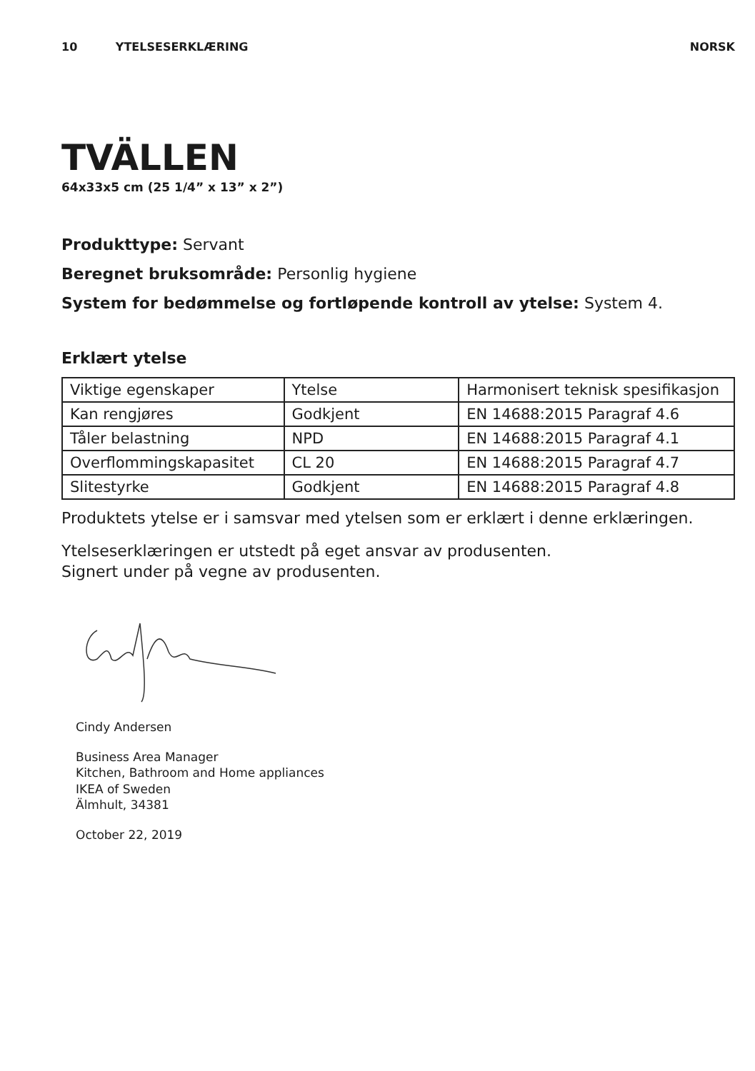10 YTELSESERKLÆRING NORSK
TVÄLLEN
64x33x5 cm (25 1/4” x 13” x 2”)
Produkttype: Servant
Beregnet bruksområde: Personlig hygiene
System for bedømmelse og fortløpende kontroll av ytelse: System 4.
Erklært ytelse
| Viktige egenskaper | Ytelse | Harmonisert teknisk spesifikasjon |
| Kan rengjøres | Godkjent | EN 14688:2015 Paragraf 4.6 |
| Tåler belastning | NPD | EN 14688:2015 Paragraf 4.1 |
| Overflommingskapasitet | CL 20 | EN 14688:2015 Paragraf 4.7 |
| Slitestyrke | Godkjent | EN 14688:2015 Paragraf 4.8 |
Produktets ytelse er i samsvar med ytelsen som er erklært i denne erklæringen.
Ytelseserklæringen er utstedt på eget ansvar av produsenten.
Signert under på vegne av produsenten.
Cindy Andersen
Business Area Manager
Kitchen, Bathroom and Home appliances
IKEA of Sweden
Älmhult, 34381
October 22, 2019